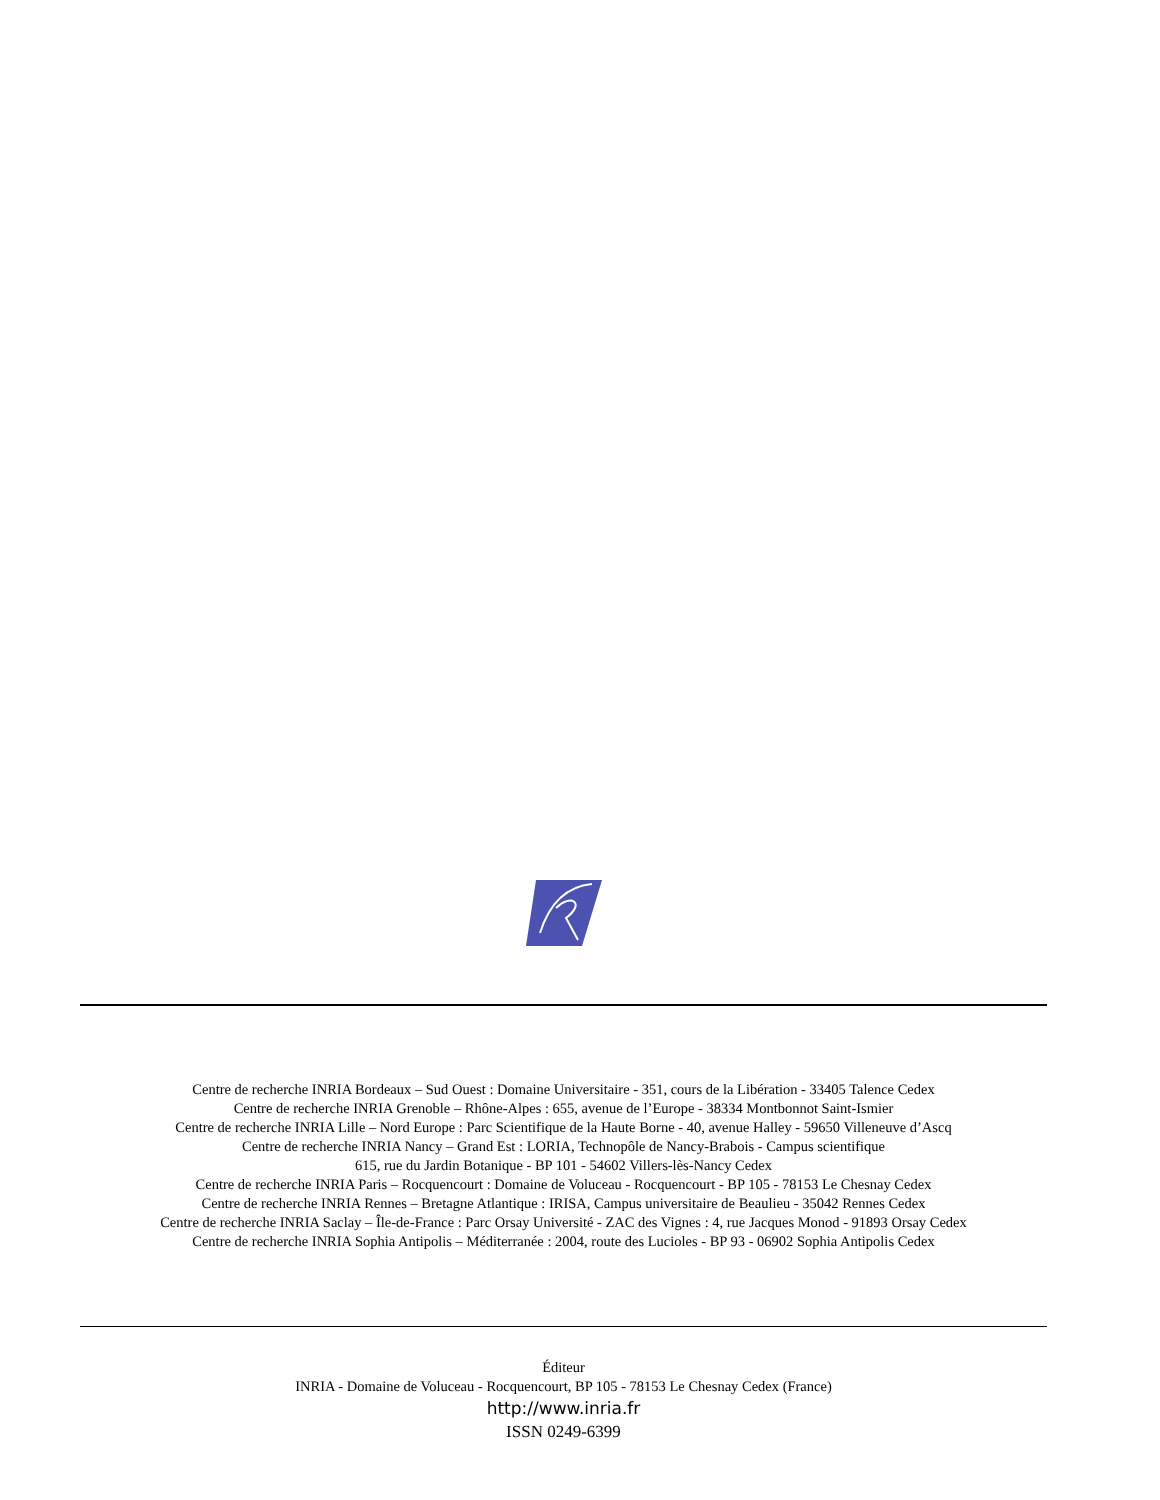Centre de recherche INRIA Bordeaux – Sud Ouest : Domaine Universitaire - 351, cours de la Libération - 33405 Talence Cedex
Centre de recherche INRIA Grenoble – Rhône-Alpes : 655, avenue de l’Europe - 38334 Montbonnot Saint-Ismier
Centre de recherche INRIA Lille – Nord Europe : Parc Scientifique de la Haute Borne - 40, avenue Halley - 59650 Villeneuve d’Ascq
Centre de recherche INRIA Nancy – Grand Est : LORIA, Technopôle de Nancy-Brabois - Campus scientifique
615, rue du Jardin Botanique - BP 101 - 54602 Villers-lès-Nancy Cedex
Centre de recherche INRIA Paris – Rocquencourt : Domaine de Voluceau - Rocquencourt - BP 105 - 78153 Le Chesnay Cedex
Centre de recherche INRIA Rennes – Bretagne Atlantique : IRISA, Campus universitaire de Beaulieu - 35042 Rennes Cedex
Centre de recherche INRIA Saclay – Île-de-France : Parc Orsay Université - ZAC des Vignes : 4, rue Jacques Monod - 91893 Orsay Cedex
Centre de recherche INRIA Sophia Antipolis – Méditerranée : 2004, route des Lucioles - BP 93 - 06902 Sophia Antipolis Cedex
Éditeur
INRIA - Domaine de Voluceau - Rocquencourt, BP 105 - 78153 Le Chesnay Cedex (France)
http://www.inria.fr
ISSN 0249-6399